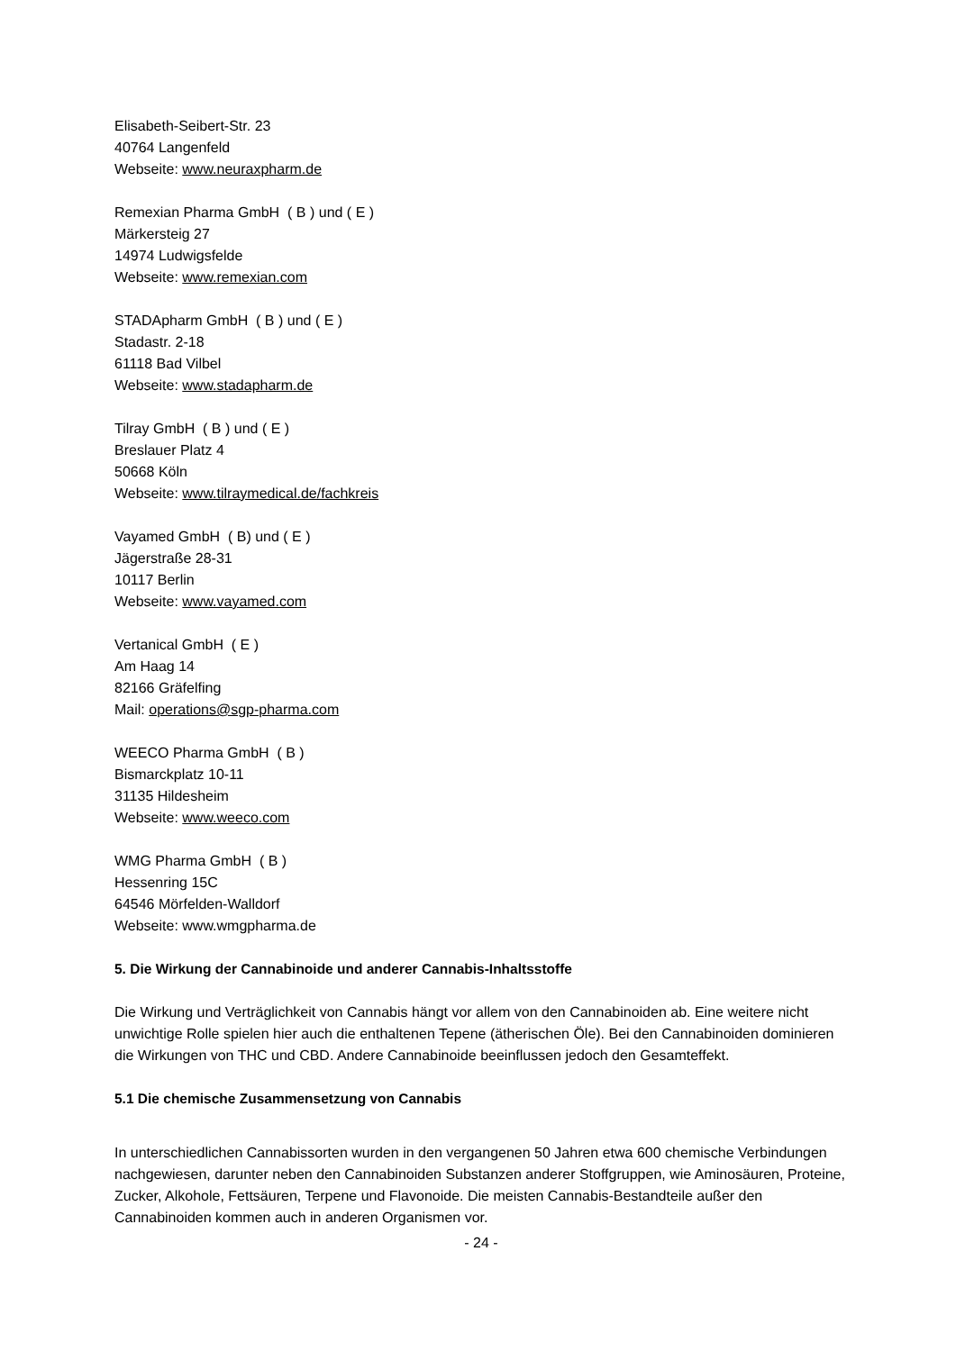Elisabeth-Seibert-Str. 23
40764 Langenfeld
Webseite: www.neuraxpharm.de
Remexian Pharma GmbH ( B ) und ( E )
Märkersteig 27
14974 Ludwigsfelde
Webseite: www.remexian.com
STADApharm GmbH ( B ) und ( E )
Stadastr. 2-18
61118 Bad Vilbel
Webseite: www.stadapharm.de
Tilray GmbH ( B ) und ( E )
Breslauer Platz 4
50668 Köln
Webseite: www.tilraymedical.de/fachkreis
Vayamed GmbH ( B) und ( E )
Jägerstraße 28-31
10117 Berlin
Webseite: www.vayamed.com
Vertanical GmbH ( E )
Am Haag 14
82166 Gräfelfing
Mail: operations@sgp-pharma.com
WEECO Pharma GmbH ( B )
Bismarckplatz 10-11
31135 Hildesheim
Webseite: www.weeco.com
WMG Pharma GmbH ( B )
Hessenring 15C
64546 Mörfelden-Walldorf
Webseite: www.wmgpharma.de
5. Die Wirkung der Cannabinoide und anderer Cannabis-Inhaltsstoffe
Die Wirkung und Verträglichkeit von Cannabis hängt vor allem von den Cannabinoiden ab. Eine weitere nicht unwichtige Rolle spielen hier auch die enthaltenen Tepene (ätherischen Öle). Bei den Cannabinoiden dominieren die Wirkungen von THC und CBD. Andere Cannabinoide beeinflussen jedoch den Gesamteffekt.
5.1 Die chemische Zusammensetzung von Cannabis
In unterschiedlichen Cannabissorten wurden in den vergangenen 50 Jahren etwa 600 chemische Verbindungen nachgewiesen, darunter neben den Cannabinoiden Substanzen anderer Stoffgruppen, wie Aminosäuren, Proteine, Zucker, Alkohole, Fettsäuren, Terpene und Flavonoide. Die meisten Cannabis-Bestandteile außer den Cannabinoiden kommen auch in anderen Organismen vor.
- 24 -